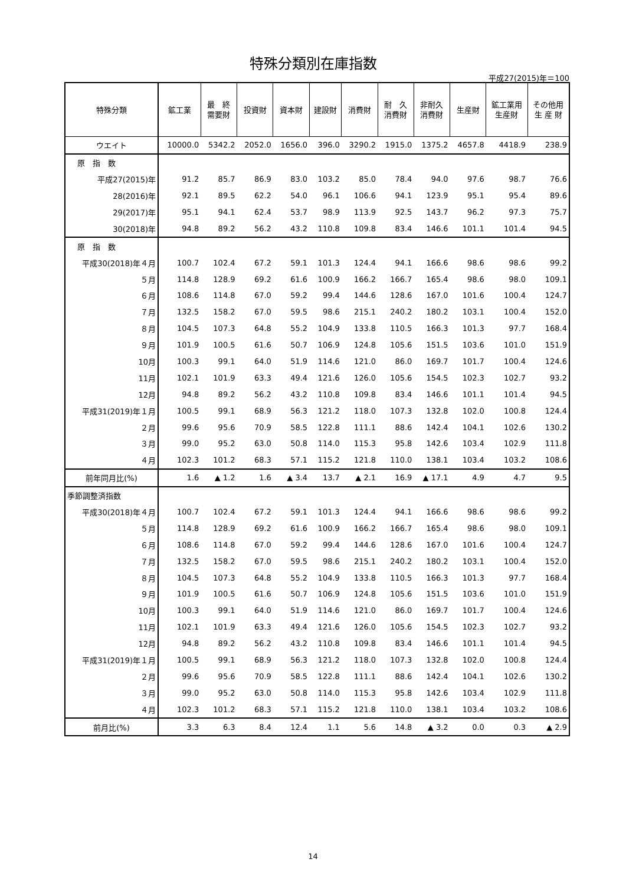特殊分類別在庫指数
平成27(2015)年＝100
| 特殊分類 | 鉱工業 | 最 終 需要財 | 投資財 | 資本財 | 建設財 | 消費財 | 耐 久 消費財 | 非耐久 消費財 | 生産財 | 鉱工業用 生産財 | その他用 生 産 財 |
| --- | --- | --- | --- | --- | --- | --- | --- | --- | --- | --- | --- |
| ウエイト | 10000.0 | 5342.2 | 2052.0 | 1656.0 | 396.0 | 3290.2 | 1915.0 | 1375.2 | 4657.8 | 4418.9 | 238.9 |
| 原 指 数 | | | | | | | | | | | |
| 平成27(2015)年 | 91.2 | 85.7 | 86.9 | 83.0 | 103.2 | 85.0 | 78.4 | 94.0 | 97.6 | 98.7 | 76.6 |
| 28(2016)年 | 92.1 | 89.5 | 62.2 | 54.0 | 96.1 | 106.6 | 94.1 | 123.9 | 95.1 | 95.4 | 89.6 |
| 29(2017)年 | 95.1 | 94.1 | 62.4 | 53.7 | 98.9 | 113.9 | 92.5 | 143.7 | 96.2 | 97.3 | 75.7 |
| 30(2018)年 | 94.8 | 89.2 | 56.2 | 43.2 | 110.8 | 109.8 | 83.4 | 146.6 | 101.1 | 101.4 | 94.5 |
| 原 指 数 | | | | | | | | | | | |
| 平成30(2018)年４月 | 100.7 | 102.4 | 67.2 | 59.1 | 101.3 | 124.4 | 94.1 | 166.6 | 98.6 | 98.6 | 99.2 |
| ５月 | 114.8 | 128.9 | 69.2 | 61.6 | 100.9 | 166.2 | 166.7 | 165.4 | 98.6 | 98.0 | 109.1 |
| ６月 | 108.6 | 114.8 | 67.0 | 59.2 | 99.4 | 144.6 | 128.6 | 167.0 | 101.6 | 100.4 | 124.7 |
| ７月 | 132.5 | 158.2 | 67.0 | 59.5 | 98.6 | 215.1 | 240.2 | 180.2 | 103.1 | 100.4 | 152.0 |
| ８月 | 104.5 | 107.3 | 64.8 | 55.2 | 104.9 | 133.8 | 110.5 | 166.3 | 101.3 | 97.7 | 168.4 |
| ９月 | 101.9 | 100.5 | 61.6 | 50.7 | 106.9 | 124.8 | 105.6 | 151.5 | 103.6 | 101.0 | 151.9 |
| 10月 | 100.3 | 99.1 | 64.0 | 51.9 | 114.6 | 121.0 | 86.0 | 169.7 | 101.7 | 100.4 | 124.6 |
| 11月 | 102.1 | 101.9 | 63.3 | 49.4 | 121.6 | 126.0 | 105.6 | 154.5 | 102.3 | 102.7 | 93.2 |
| 12月 | 94.8 | 89.2 | 56.2 | 43.2 | 110.8 | 109.8 | 83.4 | 146.6 | 101.1 | 101.4 | 94.5 |
| 平成31(2019)年１月 | 100.5 | 99.1 | 68.9 | 56.3 | 121.2 | 118.0 | 107.3 | 132.8 | 102.0 | 100.8 | 124.4 |
| ２月 | 99.6 | 95.6 | 70.9 | 58.5 | 122.8 | 111.1 | 88.6 | 142.4 | 104.1 | 102.6 | 130.2 |
| ３月 | 99.0 | 95.2 | 63.0 | 50.8 | 114.0 | 115.3 | 95.8 | 142.6 | 103.4 | 102.9 | 111.8 |
| ４月 | 102.3 | 101.2 | 68.3 | 57.1 | 115.2 | 121.8 | 110.0 | 138.1 | 103.4 | 103.2 | 108.6 |
| 前年同月比(%) | 1.6 | ▲ 1.2 | 1.6 | ▲ 3.4 | 13.7 | ▲ 2.1 | 16.9 | ▲ 17.1 | 4.9 | 4.7 | 9.5 |
| 季節調整済指数 | | | | | | | | | | | |
| 平成30(2018)年４月 | 100.7 | 102.4 | 67.2 | 59.1 | 101.3 | 124.4 | 94.1 | 166.6 | 98.6 | 98.6 | 99.2 |
| ５月 | 114.8 | 128.9 | 69.2 | 61.6 | 100.9 | 166.2 | 166.7 | 165.4 | 98.6 | 98.0 | 109.1 |
| ６月 | 108.6 | 114.8 | 67.0 | 59.2 | 99.4 | 144.6 | 128.6 | 167.0 | 101.6 | 100.4 | 124.7 |
| ７月 | 132.5 | 158.2 | 67.0 | 59.5 | 98.6 | 215.1 | 240.2 | 180.2 | 103.1 | 100.4 | 152.0 |
| ８月 | 104.5 | 107.3 | 64.8 | 55.2 | 104.9 | 133.8 | 110.5 | 166.3 | 101.3 | 97.7 | 168.4 |
| ９月 | 101.9 | 100.5 | 61.6 | 50.7 | 106.9 | 124.8 | 105.6 | 151.5 | 103.6 | 101.0 | 151.9 |
| 10月 | 100.3 | 99.1 | 64.0 | 51.9 | 114.6 | 121.0 | 86.0 | 169.7 | 101.7 | 100.4 | 124.6 |
| 11月 | 102.1 | 101.9 | 63.3 | 49.4 | 121.6 | 126.0 | 105.6 | 154.5 | 102.3 | 102.7 | 93.2 |
| 12月 | 94.8 | 89.2 | 56.2 | 43.2 | 110.8 | 109.8 | 83.4 | 146.6 | 101.1 | 101.4 | 94.5 |
| 平成31(2019)年１月 | 100.5 | 99.1 | 68.9 | 56.3 | 121.2 | 118.0 | 107.3 | 132.8 | 102.0 | 100.8 | 124.4 |
| ２月 | 99.6 | 95.6 | 70.9 | 58.5 | 122.8 | 111.1 | 88.6 | 142.4 | 104.1 | 102.6 | 130.2 |
| ３月 | 99.0 | 95.2 | 63.0 | 50.8 | 114.0 | 115.3 | 95.8 | 142.6 | 103.4 | 102.9 | 111.8 |
| ４月 | 102.3 | 101.2 | 68.3 | 57.1 | 115.2 | 121.8 | 110.0 | 138.1 | 103.4 | 103.2 | 108.6 |
| 前月比(%) | 3.3 | 6.3 | 8.4 | 12.4 | 1.1 | 5.6 | 14.8 | ▲ 3.2 | 0.0 | 0.3 | ▲ 2.9 |
14